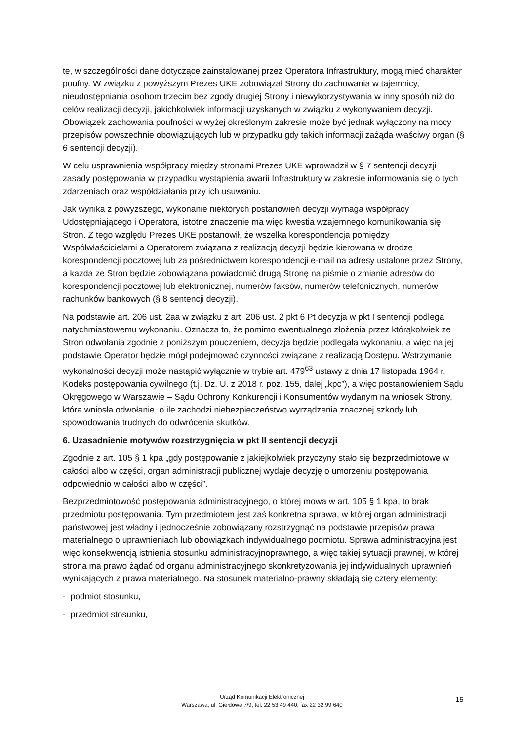te, w szczególności dane dotyczące zainstalowanej przez Operatora Infrastruktury, mogą mieć charakter poufny. W związku z powyższym Prezes UKE zobowiązał Strony do zachowania w tajemnicy, nieudostępniania osobom trzecim bez zgody drugiej Strony i niewykorzystywania w inny sposób niż do celów realizacji decyzji, jakichkolwiek informacji uzyskanych w związku z wykonywaniem decyzji. Obowiązek zachowania poufności w wyżej określonym zakresie może być jednak wyłączony na mocy przepisów powszechnie obowiązujących lub w przypadku gdy takich informacji zażąda właściwy organ (§ 6 sentencji decyzji).
W celu usprawnienia współpracy między stronami Prezes UKE wprowadził w § 7 sentencji decyzji zasady postępowania w przypadku wystąpienia awarii Infrastruktury w zakresie informowania się o tych zdarzeniach oraz współdziałania przy ich usuwaniu.
Jak wynika z powyższego, wykonanie niektórych postanowień decyzji wymaga współpracy Udostępniającego i Operatora, istotne znaczenie ma więc kwestia wzajemnego komunikowania się Stron. Z tego względu Prezes UKE postanowił, że wszelka korespondencja pomiędzy Współwłaścicielami a Operatorem związana z realizacją decyzji będzie kierowana w drodze korespondencji pocztowej lub za pośrednictwem korespondencji e-mail na adresy ustalone przez Strony, a każda ze Stron będzie zobowiązana powiadomić drugą Stronę na piśmie o zmianie adresów do korespondencji pocztowej lub elektronicznej, numerów faksów, numerów telefonicznych, numerów rachunków bankowych (§ 8 sentencji decyzji).
Na podstawie art. 206 ust. 2aa w związku z art. 206 ust. 2 pkt 6 Pt decyzja w pkt I sentencji podlega natychmiastowemu wykonaniu. Oznacza to, że pomimo ewentualnego złożenia przez którąkolwiek ze Stron odwołania zgodnie z poniższym pouczeniem, decyzja będzie podlegała wykonaniu, a więc na jej podstawie Operator będzie mógł podejmować czynności związane z realizacją Dostępu. Wstrzymanie wykonalności decyzji może nastąpić wyłącznie w trybie art. 479<sup>63</sup> ustawy z dnia 17 listopada 1964 r. Kodeks postępowania cywilnego (t.j. Dz. U. z 2018 r. poz. 155, dalej „kpc”), a więc postanowieniem Sądu Okręgowego w Warszawie – Sądu Ochrony Konkurencji i Konsumentów wydanym na wniosek Strony, która wniosła odwołanie, o ile zachodzi niebezpieczeństwo wyrządzenia znacznej szkody lub spowodowania trudnych do odwrócenia skutków.
6. Uzasadnienie motywów rozstrzygnięcia w pkt II sentencji decyzji
Zgodnie z art. 105 § 1 kpa „gdy postępowanie z jakiejkolwiek przyczyny stało się bezprzedmiotowe w całości albo w części, organ administracji publicznej wydaje decyzję o umorzeniu postępowania odpowiednio w całości albo w części”.
Bezprzedmiotowość postępowania administracyjnego, o której mowa w art. 105 § 1 kpa, to brak przedmiotu postępowania. Tym przedmiotem jest zaś konkretna sprawa, w której organ administracji państwowej jest władny i jednocześnie zobowiązany rozstrzygnąć na podstawie przepisów prawa materialnego o uprawnieniach lub obowiązkach indywidualnego podmiotu. Sprawa administracyjna jest więc konsekwencją istnienia stosunku administracyjnoprawnego, a więc takiej sytuacji prawnej, w której strona ma prawo żądać od organu administracyjnego skonkretyzowania jej indywidualnych uprawnień wynikających z prawa materialnego. Na stosunek materialno-prawny składają się cztery elementy:
- podmiot stosunku,
- przedmiot stosunku,
Urząd Komunikacji Elektronicznej
Warszawa, ul. Giełdowa 7/9, tel. 22 53 49 440, fax 22 32 99 640
15